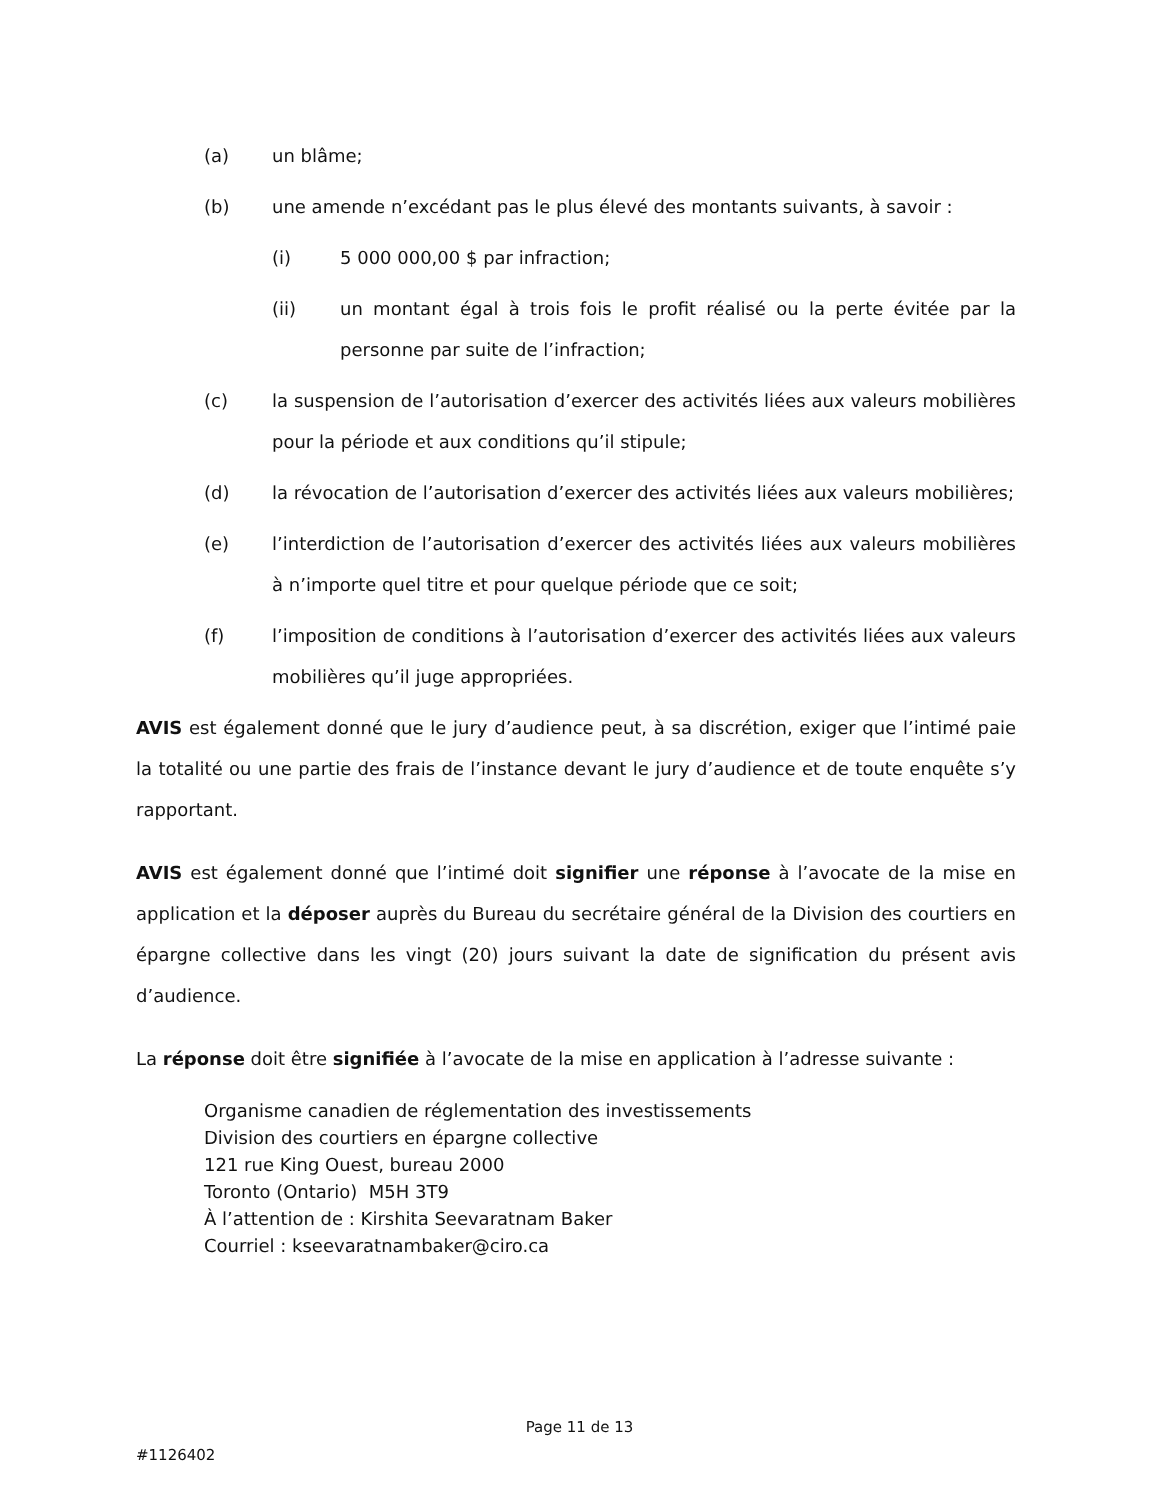(a) un blâme;
(b) une amende n’excédant pas le plus élevé des montants suivants, à savoir :
(i) 5 000 000,00 $ par infraction;
(ii) un montant égal à trois fois le profit réalisé ou la perte évitée par la personne par suite de l’infraction;
(c) la suspension de l’autorisation d’exercer des activités liées aux valeurs mobilières pour la période et aux conditions qu’il stipule;
(d) la révocation de l’autorisation d’exercer des activités liées aux valeurs mobilières;
(e) l’interdiction de l’autorisation d’exercer des activités liées aux valeurs mobilières à n’importe quel titre et pour quelque période que ce soit;
(f) l’imposition de conditions à l’autorisation d’exercer des activités liées aux valeurs mobilières qu’il juge appropriées.
AVIS est également donné que le jury d’audience peut, à sa discrétion, exiger que l’intimé paie la totalité ou une partie des frais de l’instance devant le jury d’audience et de toute enquête s’y rapportant.
AVIS est également donné que l’intimé doit signifier une réponse à l’avocate de la mise en application et la déposer auprès du Bureau du secrétaire général de la Division des courtiers en épargne collective dans les vingt (20) jours suivant la date de signification du présent avis d’audience.
La réponse doit être signifiée à l’avocate de la mise en application à l’adresse suivante :
Organisme canadien de réglementation des investissements
Division des courtiers en épargne collective
121 rue King Ouest, bureau 2000
Toronto (Ontario) M5H 3T9
À l’attention de : Kirshita Seevaratnam Baker
Courriel : kseevaratnambaker@ciro.ca
Page 11 de 13
#1126402